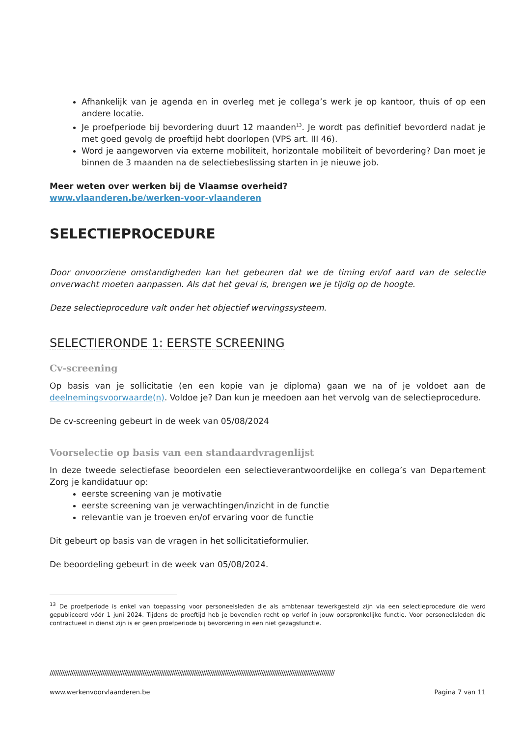Afhankelijk van je agenda en in overleg met je collega’s werk je op kantoor, thuis of op een andere locatie.
Je proefperiode bij bevordering duurt 12 maanden<sup>13</sup>. Je wordt pas definitief bevorderd nadat je met goed gevolg de proeftijd hebt doorlopen (VPS art. III 46).
Word je aangeworven via externe mobiliteit, horizontale mobiliteit of bevordering? Dan moet je binnen de 3 maanden na de selectiebeslissing starten in je nieuwe job.
Meer weten over werken bij de Vlaamse overheid?
www.vlaanderen.be/werken-voor-vlaanderen
SELECTIEPROCEDURE
Door onvoorziene omstandigheden kan het gebeuren dat we de timing en/of aard van de selectie onverwacht moeten aanpassen. Als dat het geval is, brengen we je tijdig op de hoogte.
Deze selectieprocedure valt onder het objectief wervingssysteem.
SELECTIERONDE 1: EERSTE SCREENING
Cv-screening
Op basis van je sollicitatie (en een kopie van je diploma) gaan we na of je voldoet aan de deelnemingsvoorwaarde(n). Voldoe je? Dan kun je meedoen aan het vervolg van de selectieprocedure.
De cv-screening gebeurt in de week van 05/08/2024
Voorselectie op basis van een standaardvragenlijst
In deze tweede selectiefase beoordelen een selectieverantwoordelijke en collega’s van Departement Zorg je kandidatuur op:
eerste screening van je motivatie
eerste screening van je verwachtingen/inzicht in de functie
relevantie van je troeven en/of ervaring voor de functie
Dit gebeurt op basis van de vragen in het sollicitatieformulier.
De beoordeling gebeurt in de week van 05/08/2024.
<sup>13</sup> De proefperiode is enkel van toepassing voor personeelsleden die als ambtenaar tewerkgesteld zijn via een selectieprocedure die werd gepubliceerd vóór 1 juni 2024. Tijdens de proeftijd heb je bovendien recht op verlof in jouw oorspronkelijke functie. Voor personeelsleden die contractueel in dienst zijn is er geen proefperiode bij bevordering in een niet gezagsfunctie.
////////////////////////////////////////////////////////////////////////////////////////////////////////////////////////////////////////////////////////////
www.werkenvoorvlaanderen.be Pagina 7 van 11